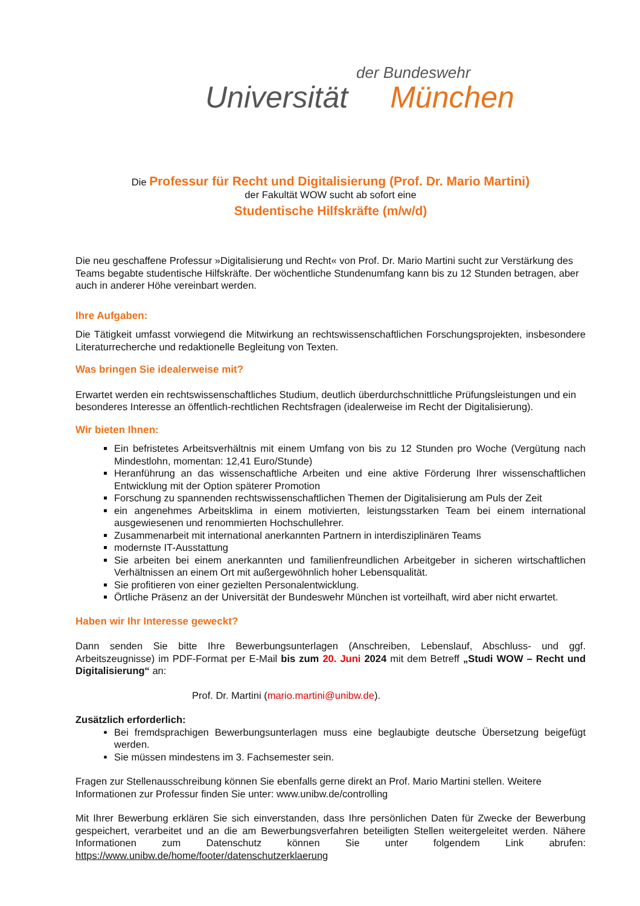der Bundeswehr
Universität München
Die Professur für Recht und Digitalisierung (Prof. Dr. Mario Martini)
der Fakultät WOW sucht ab sofort eine
Studentische Hilfskräfte (m/w/d)
Die neu geschaffene Professur »Digitalisierung und Recht« von Prof. Dr. Mario Martini sucht zur Verstärkung des Teams begabte studentische Hilfskräfte. Der wöchentliche Stundenumfang kann bis zu 12 Stunden betragen, aber auch in anderer Höhe vereinbart werden.
Ihre Aufgaben:
Die Tätigkeit umfasst vorwiegend die Mitwirkung an rechtswissenschaftlichen Forschungsprojekten, insbesondere Literaturrecherche und redaktionelle Begleitung von Texten.
Was bringen Sie idealerweise mit?
Erwartet werden ein rechtswissenschaftliches Studium, deutlich überdurchschnittliche Prüfungsleistungen und ein besonderes Interesse an öffentlich-rechtlichen Rechtsfragen (idealerweise im Recht der Digitalisierung).
Wir bieten Ihnen:
Ein befristetes Arbeitsverhältnis mit einem Umfang von bis zu 12 Stunden pro Woche (Vergütung nach Mindestlohn, momentan: 12,41 Euro/Stunde)
Heranführung an das wissenschaftliche Arbeiten und eine aktive Förderung Ihrer wissenschaftlichen Entwicklung mit der Option späterer Promotion
Forschung zu spannenden rechtswissenschaftlichen Themen der Digitalisierung am Puls der Zeit
ein angenehmes Arbeitsklima in einem motivierten, leistungsstarken Team bei einem international ausgewiesenen und renommierten Hochschullehrer.
Zusammenarbeit mit international anerkannten Partnern in interdisziplinären Teams
modernste IT-Ausstattung
Sie arbeiten bei einem anerkannten und familienfreundlichen Arbeitgeber in sicheren wirtschaftlichen Verhältnissen an einem Ort mit außergewöhnlich hoher Lebensqualität.
Sie profitieren von einer gezielten Personalentwicklung.
Örtliche Präsenz an der Universität der Bundeswehr München ist vorteilhaft, wird aber nicht erwartet.
Haben wir Ihr Interesse geweckt?
Dann senden Sie bitte Ihre Bewerbungsunterlagen (Anschreiben, Lebenslauf, Abschluss- und ggf. Arbeitszeugnisse) im PDF-Format per E-Mail bis zum 20. Juni 2024 mit dem Betreff „Studi WOW – Recht und Digitalisierung“ an:
Prof. Dr. Martini (mario.martini@unibw.de).
Zusätzlich erforderlich:
Bei fremdsprachigen Bewerbungsunterlagen muss eine beglaubigte deutsche Übersetzung beigefügt werden.
Sie müssen mindestens im 3. Fachsemester sein.
Fragen zur Stellenausschreibung können Sie ebenfalls gerne direkt an Prof. Mario Martini stellen. Weitere Informationen zur Professur finden Sie unter: www.unibw.de/controlling
Mit Ihrer Bewerbung erklären Sie sich einverstanden, dass Ihre persönlichen Daten für Zwecke der Bewerbung gespeichert, verarbeitet und an die am Bewerbungsverfahren beteiligten Stellen weitergeleitet werden. Nähere Informationen zum Datenschutz können Sie unter folgendem Link abrufen: https://www.unibw.de/home/footer/datenschutzerklaerung